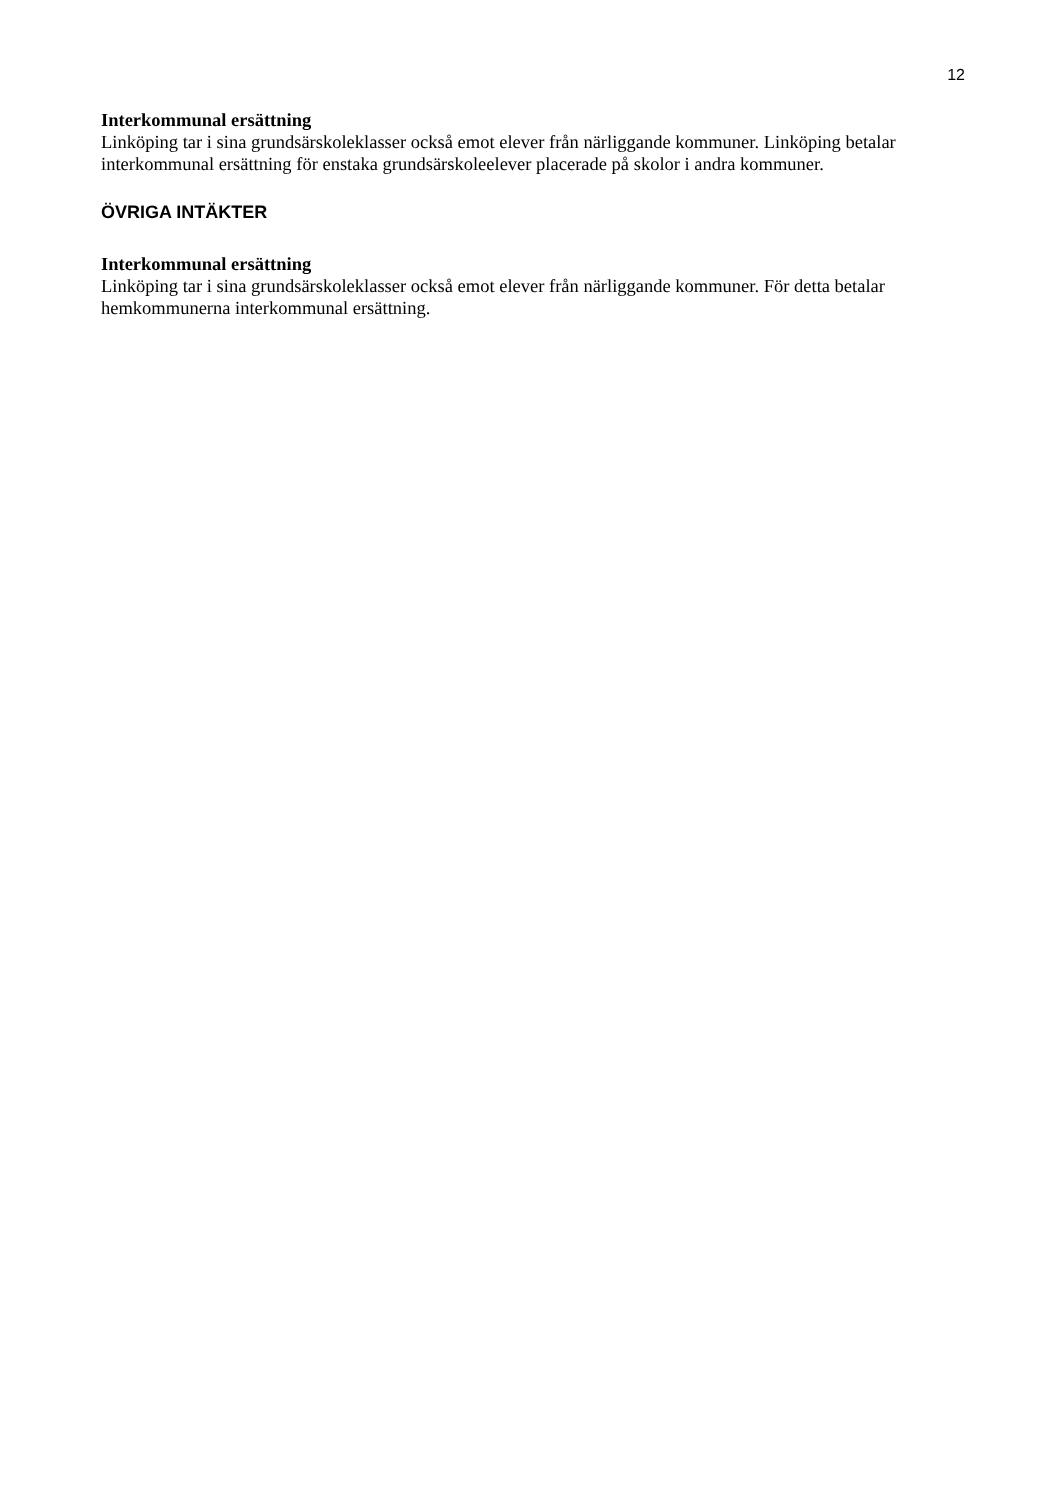12
Interkommunal ersättning
Linköping tar i sina grundsärskoleklasser också emot elever från närliggande kommuner. Linköping betalar interkommunal ersättning för enstaka grundsärskoleelever placerade på skolor i andra kommuner.
ÖVRIGA INTÄKTER
Interkommunal ersättning
Linköping tar i sina grundsärskoleklasser också emot elever från närliggande kommuner. För detta betalar hemkommunerna interkommunal ersättning.